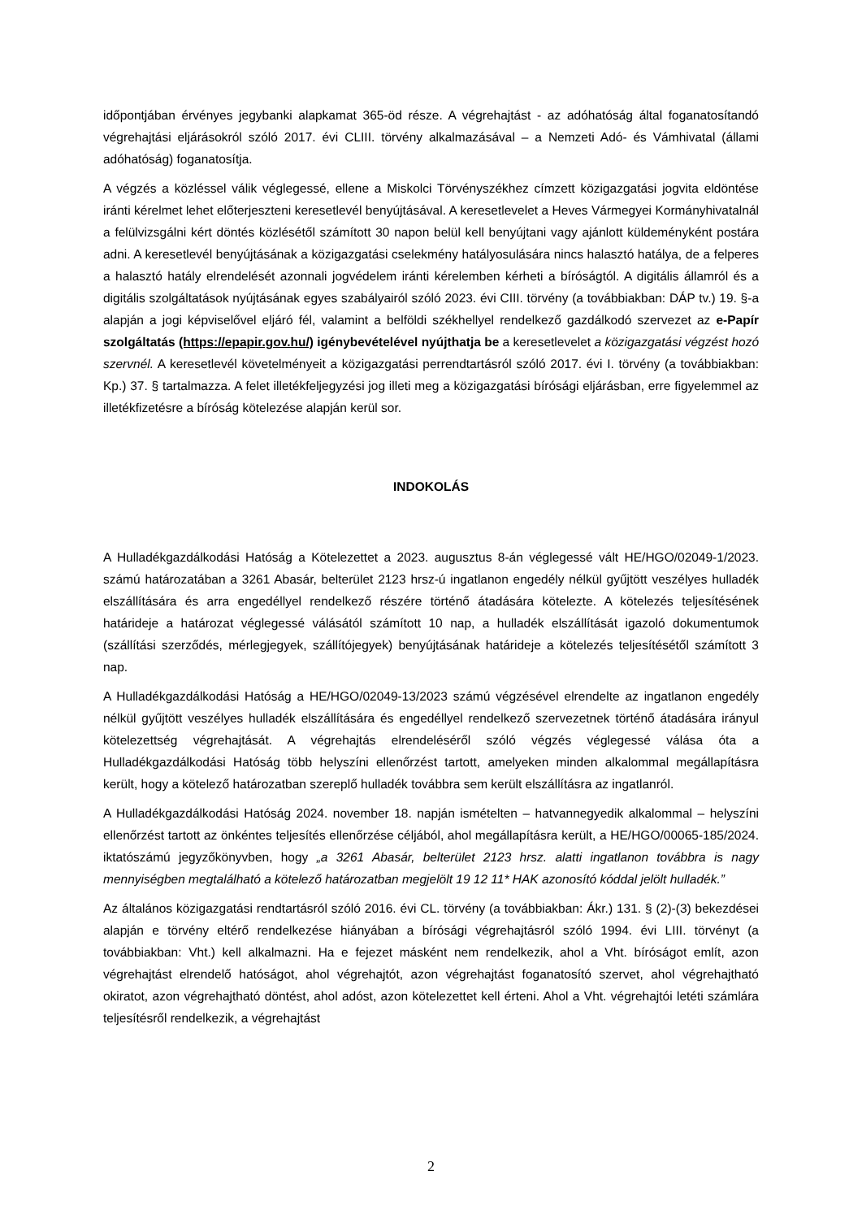időpontjában érvényes jegybanki alapkamat 365-öd része. A végrehajtást - az adóhatóság által foganatosítandó végrehajtási eljárásokról szóló 2017. évi CLIII. törvény alkalmazásával – a Nemzeti Adó- és Vámhivatal (állami adóhatóság) foganatosítja.
A végzés a közléssel válik véglegessé, ellene a Miskolci Törvényszékhez címzett közigazgatási jogvita eldöntése iránti kérelmet lehet előterjeszteni keresetlevél benyújtásával. A keresetlevelet a Heves Vármegyei Kormányhivatalnál a felülvizsgálni kért döntés közlésétől számított 30 napon belül kell benyújtani vagy ajánlott küldeményként postára adni. A keresetlevél benyújtásának a közigazgatási cselekmény hatályosulására nincs halasztó hatálya, de a felperes a halasztó hatály elrendelését azonnali jogvédelem iránti kérelemben kérheti a bíróságtól. A digitális államról és a digitális szolgáltatások nyújtásának egyes szabályairól szóló 2023. évi CIII. törvény (a továbbiakban: DÁP tv.) 19. §-a alapján a jogi képviselővel eljáró fél, valamint a belföldi székhellyel rendelkező gazdálkodó szervezet az e-Papír szolgáltatás (https://epapir.gov.hu/) igénybevételével nyújthatja be a keresetlevelet a közigazgatási végzést hozó szervnél. A keresetlevél követelményeit a közigazgatási perrendtartásról szóló 2017. évi I. törvény (a továbbiakban: Kp.) 37. § tartalmazza. A felet illetékfeljegyzési jog illeti meg a közigazgatási bírósági eljárásban, erre figyelemmel az illetékfizetésre a bíróság kötelezése alapján kerül sor.
INDOKOLÁS
A Hulladékgazdálkodási Hatóság a Kötelezettet a 2023. augusztus 8-án véglegessé vált HE/HGO/02049-1/2023. számú határozatában a 3261 Abasár, belterület 2123 hrsz-ú ingatlanon engedély nélkül gyűjtött veszélyes hulladék elszállítására és arra engedéllyel rendelkező részére történő átadására kötelezte. A kötelezés teljesítésének határideje a határozat véglegessé válásától számított 10 nap, a hulladék elszállítását igazoló dokumentumok (szállítási szerződés, mérlegjegyek, szállítójegyek) benyújtásának határideje a kötelezés teljesítésétől számított 3 nap.
A Hulladékgazdálkodási Hatóság a HE/HGO/02049-13/2023 számú végzésével elrendelte az ingatlanon engedély nélkül gyűjtött veszélyes hulladék elszállítására és engedéllyel rendelkező szervezetnek történő átadására irányul kötelezettség végrehajtását. A végrehajtás elrendeléséről szóló végzés véglegessé válása óta a Hulladékgazdálkodási Hatóság több helyszíni ellenőrzést tartott, amelyeken minden alkalommal megállapításra került, hogy a kötelező határozatban szereplő hulladék továbbra sem került elszállításra az ingatlanról.
A Hulladékgazdálkodási Hatóság 2024. november 18. napján ismételten – hatvannegyedik alkalommal – helyszíni ellenőrzést tartott az önkéntes teljesítés ellenőrzése céljából, ahol megállapításra került, a HE/HGO/00065-185/2024. iktatószámú jegyzőkönyvben, hogy „a 3261 Abasár, belterület 2123 hrsz. alatti ingatlanon továbbra is nagy mennyiségben megtalálható a kötelező határozatban megjelölt 19 12 11* HAK azonosító kóddal jelölt hulladék.”
Az általános közigazgatási rendtartásról szóló 2016. évi CL. törvény (a továbbiakban: Ákr.) 131. § (2)-(3) bekezdései alapján e törvény eltérő rendelkezése hiányában a bírósági végrehajtásról szóló 1994. évi LIII. törvényt (a továbbiakban: Vht.) kell alkalmazni. Ha e fejezet másként nem rendelkezik, ahol a Vht. bíróságot említ, azon végrehajtást elrendelő hatóságot, ahol végrehajtót, azon végrehajtást foganatosító szervet, ahol végrehajtható okiratot, azon végrehajtható döntést, ahol adóst, azon kötelezettet kell érteni. Ahol a Vht. végrehajtói letéti számlára teljesítésről rendelkezik, a végrehajtást
2